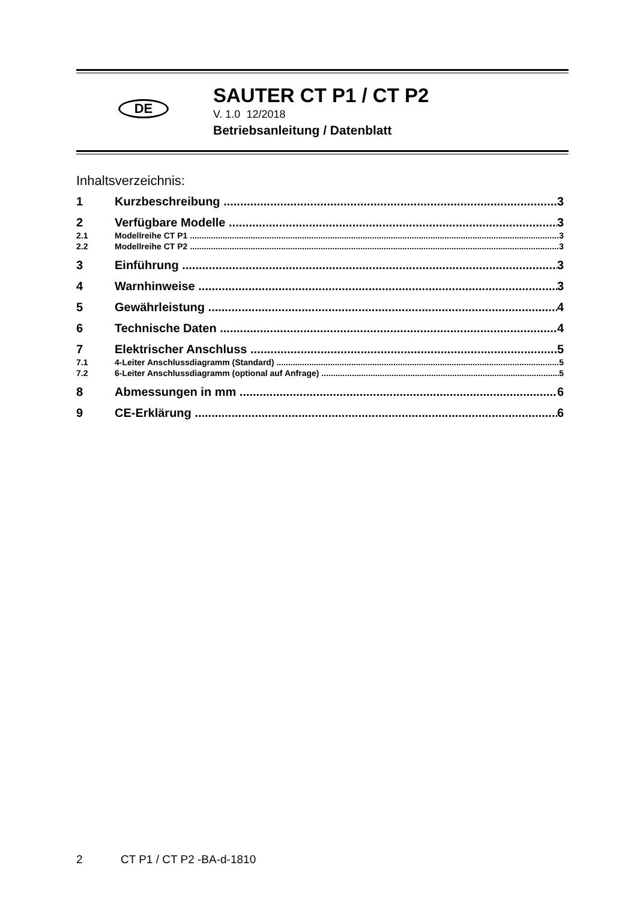DE
SAUTER CT P1 / CT P2
V. 1.0 12/2018
Betriebsanleitung / Datenblatt
Inhaltsverzeichnis:
1 Kurzbeschreibung 3
2 Verfügbare Modelle 3
2.1 Modellreihe CT P1 3
2.2 Modellreihe CT P2 3
3 Einführung 3
4 Warnhinweise 3
5 Gewährleistung 4
6 Technische Daten 4
7 Elektrischer Anschluss 5
7.1 4-Leiter Anschlussdiagramm (Standard) 5
7.2 6-Leiter Anschlussdiagramm (optional auf Anfrage) 5
8 Abmessungen in mm 6
9 CE-Erklärung 6
2 CT P1 / CT P2 -BA-d-1810